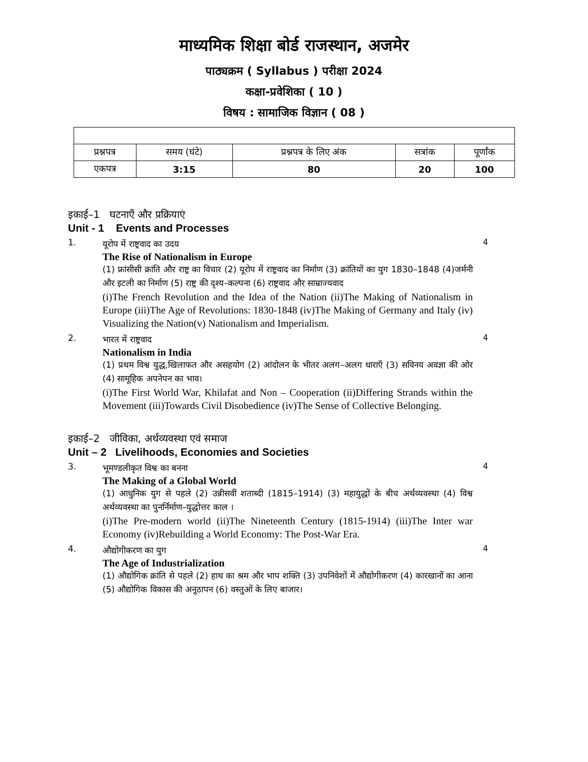माध्यमिक शिक्षा बोर्ड राजस्थान, अजमेर
पाठ्यक्रम ( Syllabus ) परीक्षा 2024
कक्षा-प्रवेशिका ( 10 )
विषय : सामाजिक विज्ञान ( 08 )
| प्रश्नपत्र | समय (घंटे) | प्रश्नपत्र के लिए अंक | सत्रांक | पूर्णांक |
| --- | --- | --- | --- | --- |
| एकपत्र | 3:15 | 80 | 20 | 100 |
इकाई–1 घटनाएँ और प्रक्रियाएं
Unit - 1 Events and Processes
1.
यूरोप में राष्ट्रवाद का उदय
The Rise of Nationalism in Europe
(1) फ्रांसीसी क्रांति और राष्ट्र का विचार (2) यूरोप में राष्ट्रवाद का निर्माण (3) क्रांतियों का युग 1830–1848 (4)जर्मनी और इटली का निर्माण (5) राष्ट्र की दृश्य–कल्पना (6) राष्ट्रवाद और साम्राज्यवाद
(i)The French Revolution and the Idea of the Nation (ii)The Making of Nationalism in Europe (iii)The Age of Revolutions: 1830-1848 (iv)The Making of Germany and Italy (iv) Visualizing the Nation(v) Nationalism and Imperialism.
4
2.
भारत में राष्ट्रवाद
Nationalism in India
(1) प्रथम विश्व युद्ध,खिलाफत और असहयोग (2) आंदोलन के भीतर अलग–अलग धाराएँ (3) सविनय अवज्ञा की ओर (4) सामूहिक अपनेपन का भाव।
(i)The First World War, Khilafat and Non – Cooperation (ii)Differing Strands within the Movement (iii)Towards Civil Disobedience (iv)The Sense of Collective Belonging.
4
इकाई–2 जीविका, अर्थव्यवस्था एवं समाज
Unit – 2 Livelihoods, Economies and Societies
3.
भूमण्डलीकृत विश्व का बनना
The Making of a Global World
(1) आधुनिक युग से पहले (2) उन्नीसवीं शताब्दी (1815–1914) (3) महायुद्धों के बीच अर्थव्यवस्था (4) विश्व अर्थव्यवस्था का पुनर्निर्माण–युद्धोत्तर काल ।
(i)The Pre-modern world (ii)The Nineteenth Century (1815-1914) (iii)The Inter war Economy (iv)Rebuilding a World Economy: The Post-War Era.
4
4.
औद्योगीकरण का युग
The Age of Industrialization
(1) औद्योगिक क्रांति से पहले (2) हाथ का श्रम और भाप शक्ति (3) उपनिवेशों में औद्योगीकरण (4) कारखानों का आना (5) औद्योगिक विकास की अनूठापन (6) वस्तुओं के लिए बाजार।
4